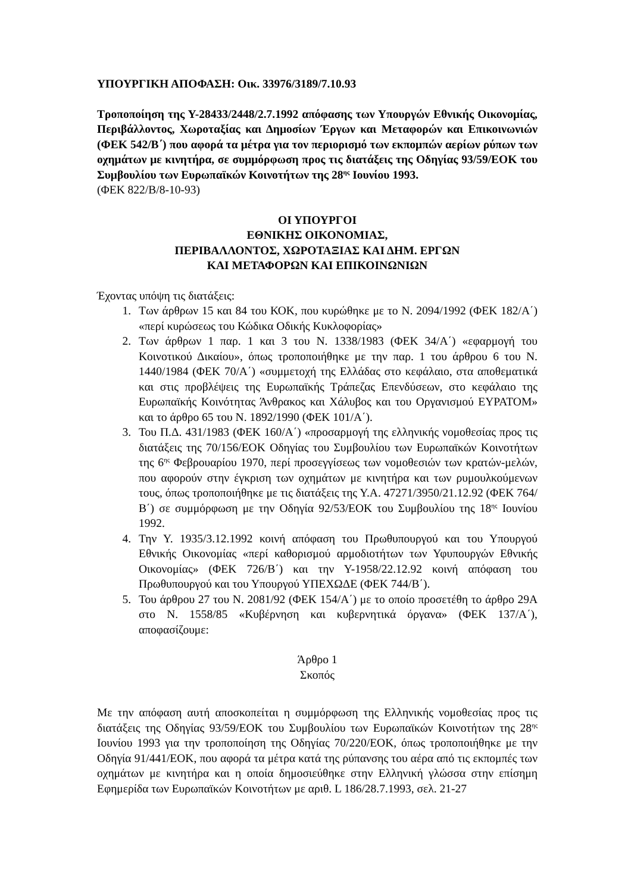ΥΠΟΥΡΓΙΚΗ ΑΠΟΦΑΣΗ: Οικ. 33976/3189/7.10.93
Τροποποίηση της Υ-28433/2448/2.7.1992 απόφασης των Υπουργών Εθνικής Οικονομίας, Περιβάλλοντος, Χωροταξίας και Δημοσίων Έργων και Μεταφορών και Επικοινωνιών (ΦΕΚ 542/Β΄) που αφορά τα μέτρα για τον περιορισμό των εκπομπών αερίων ρύπων των οχημάτων με κινητήρα, σε συμμόρφωση προς τις διατάξεις της Οδηγίας 93/59/ΕΟΚ του Συμβουλίου των Ευρωπαϊκών Κοινοτήτων της 28<sup>ης</sup> Ιουνίου 1993.
(ΦΕΚ 822/Β/8-10-93)
ΟΙ ΥΠΟΥΡΓΟΙ
ΕΘΝΙΚΗΣ ΟΙΚΟΝΟΜΙΑΣ,
ΠΕΡΙΒΑΛΛΟΝΤΟΣ, ΧΩΡΟΤΑΞΙΑΣ ΚΑΙ ΔΗΜ. ΕΡΓΩΝ
ΚΑΙ ΜΕΤΑΦΟΡΩΝ ΚΑΙ ΕΠΙΚΟΙΝΩΝΙΩΝ
Έχοντας υπόψη τις διατάξεις:
1. Των άρθρων 15 και 84 του ΚΟΚ, που κυρώθηκε με το Ν. 2094/1992 (ΦΕΚ 182/Α΄) «περί κυρώσεως του Κώδικα Οδικής Κυκλοφορίας»
2. Των άρθρων 1 παρ. 1 και 3 του Ν. 1338/1983 (ΦΕΚ 34/Α΄) «εφαρμογή του Κοινοτικού Δικαίου», όπως τροποποιήθηκε με την παρ. 1 του άρθρου 6 του Ν. 1440/1984 (ΦΕΚ 70/Α΄) «συμμετοχή της Ελλάδας στο κεφάλαιο, στα αποθεματικά και στις προβλέψεις της Ευρωπαϊκής Τράπεζας Επενδύσεων, στο κεφάλαιο της Ευρωπαϊκής Κοινότητας Άνθρακος και Χάλυβος και του Οργανισμού ΕΥΡΑΤΟΜ» και το άρθρο 65 του Ν. 1892/1990 (ΦΕΚ 101/Α΄).
3. Του Π.Δ. 431/1983 (ΦΕΚ 160/Α΄) «προσαρμογή της ελληνικής νομοθεσίας προς τις διατάξεις της 70/156/ΕΟΚ Οδηγίας του Συμβουλίου των Ευρωπαϊκών Κοινοτήτων της 6<sup>ης</sup> Φεβρουαρίου 1970, περί προσεγγίσεως των νομοθεσιών των κρατών-μελών, που αφορούν στην έγκριση των οχημάτων με κινητήρα και των ρυμουλκούμενων τους, όπως τροποποιήθηκε με τις διατάξεις της Υ.Α. 47271/3950/21.12.92 (ΦΕΚ 764/Β΄) σε συμμόρφωση με την Οδηγία 92/53/ΕΟΚ του Συμβουλίου της 18<sup>ης</sup> Ιουνίου 1992.
4. Την Υ. 1935/3.12.1992 κοινή απόφαση του Πρωθυπουργού και του Υπουργού Εθνικής Οικονομίας «περί καθορισμού αρμοδιοτήτων των Υφυπουργών Εθνικής Οικονομίας» (ΦΕΚ 726/Β΄) και την Υ-1958/22.12.92 κοινή απόφαση του Πρωθυπουργού και του Υπουργού ΥΠΕΧΩΔΕ (ΦΕΚ 744/Β΄).
5. Του άρθρου 27 του Ν. 2081/92 (ΦΕΚ 154/Α΄) με το οποίο προσετέθη το άρθρο 29Α στο Ν. 1558/85 «Κυβέρνηση και κυβερνητικά όργανα» (ΦΕΚ 137/Α΄), αποφασίζουμε:
Άρθρο 1
Σκοπός
Με την απόφαση αυτή αποσκοπείται η συμμόρφωση της Ελληνικής νομοθεσίας προς τις διατάξεις της Οδηγίας 93/59/ΕΟΚ του Συμβουλίου των Ευρωπαϊκών Κοινοτήτων της 28<sup>ης</sup> Ιουνίου 1993 για την τροποποίηση της Οδηγίας 70/220/ΕΟΚ, όπως τροποποιήθηκε με την Οδηγία 91/441/ΕΟΚ, που αφορά τα μέτρα κατά της ρύπανσης του αέρα από τις εκπομπές των οχημάτων με κινητήρα και η οποία δημοσιεύθηκε στην Ελληνική γλώσσα στην επίσημη Εφημερίδα των Ευρωπαϊκών Κοινοτήτων με αριθ. L 186/28.7.1993, σελ. 21-27